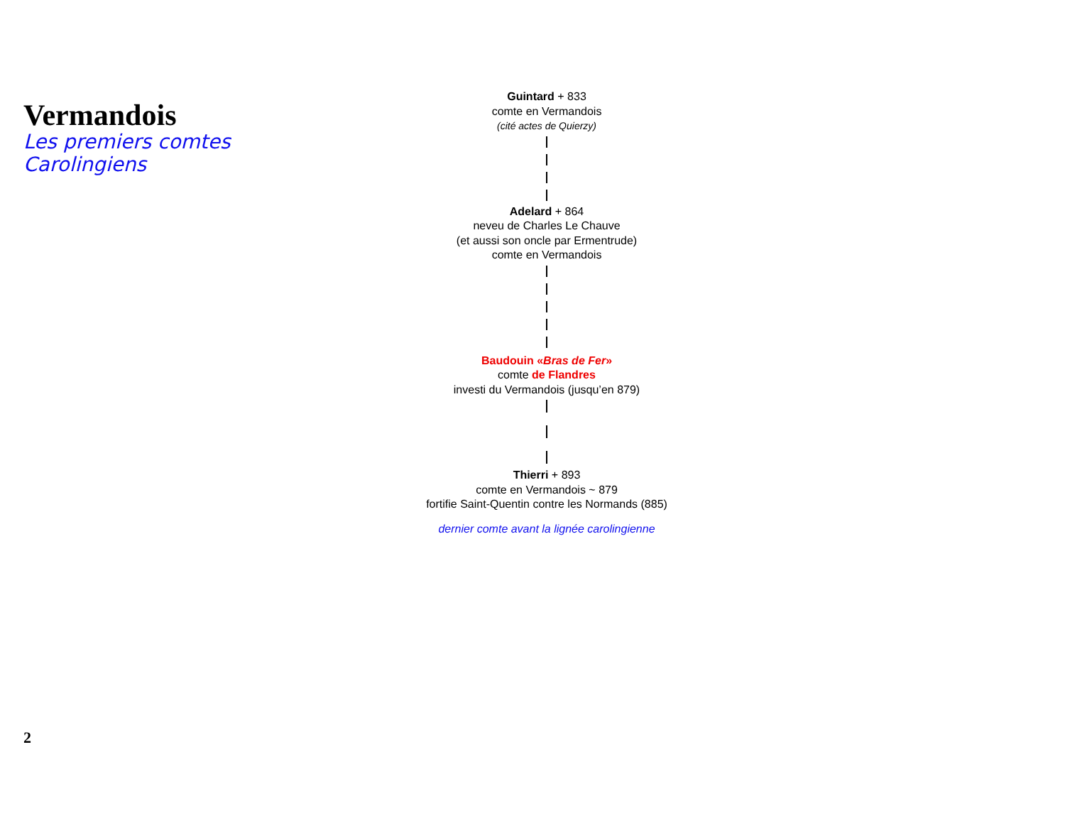Vermandois
Les premiers comtes Carolingiens
Guintard + 833
comte en Vermandois
(cité actes de Quierzy)
Adelard + 864
neveu de Charles Le Chauve
(et aussi son oncle par Ermentrude)
comte en Vermandois
Baudouin «Bras de Fer»
comte de Flandres
investi du Vermandois (jusqu’en 879)
Thierri + 893
comte en Vermandois ~ 879
fortifie Saint-Quentin contre les Normands (885)
dernier comte avant la lignée carolingienne
2